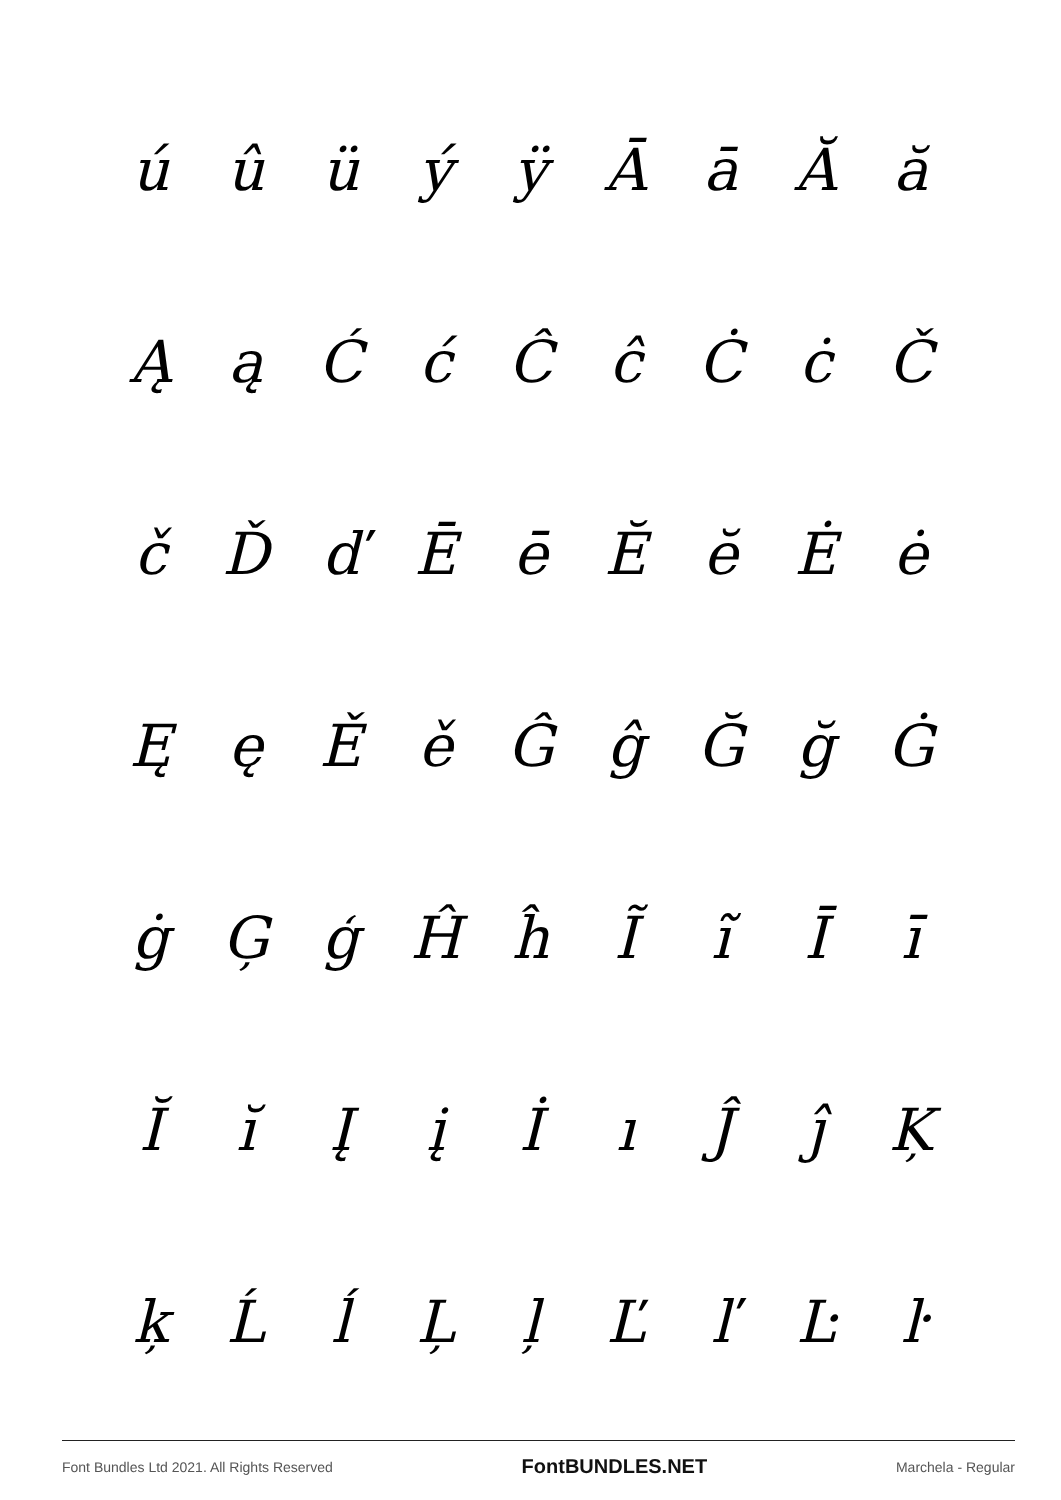ú û ü ý ÿ Ā ā Ă ă
Ą ą Ć ć Ĉ ĉ Ċ ċ Č
č Ď ď Ē ē Ĕ ĕ Ė ė
Ę ę Ě ě Ĝ ĝ Ğ ğ Ġ
ġ Ģ ģ Ĥ ĥ Ĩ ĩ Ī ī
Ĭ ĭ Į į İ ı Ĵ ĵ Ķ
ķ Ĺ ĺ Ļ ļ Ľ ľ Ŀ ŀ
Font Bundles Ltd 2021. All Rights Reserved FontBUNDLES.NET Marchela - Regular